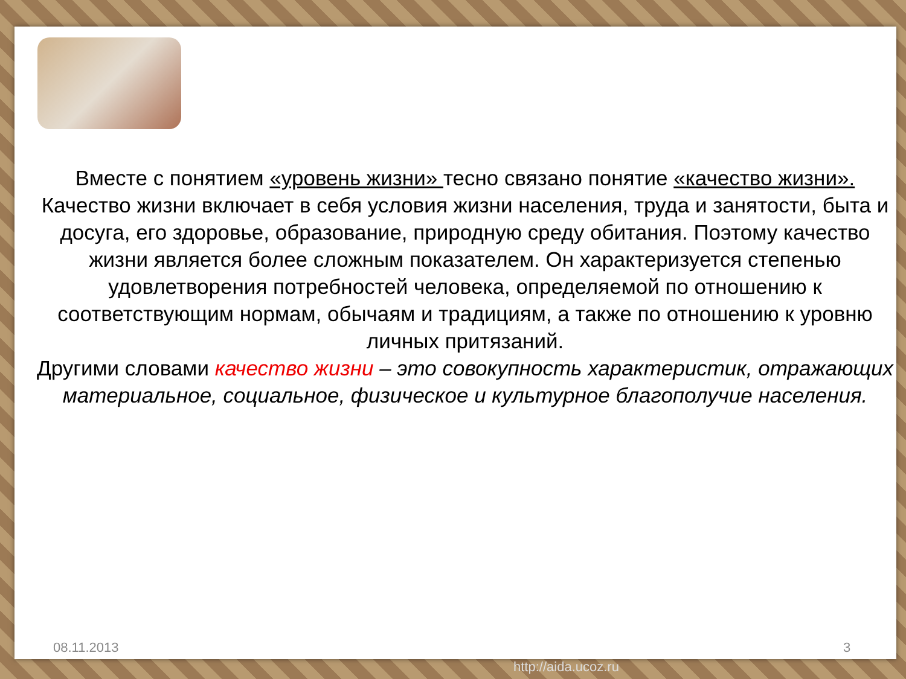Вместе с понятием «уровень жизни» тесно связано понятие «качество жизни».
Качество жизни включает в себя условия жизни населения, труда и занятости, быта и досуга, его здоровье, образование, природную среду обитания. Поэтому качество жизни является более сложным показателем. Он характеризуется степенью удовлетворения потребностей человека, определяемой по отношению к соответствующим нормам, обычаям и традициям, а также по отношению к уровню личных притязаний.
Другими словами качество жизни – это совокупность характеристик, отражающих материальное, социальное, физическое и культурное благополучие населения.
08.11.2013 3
http://aida.ucoz.ru